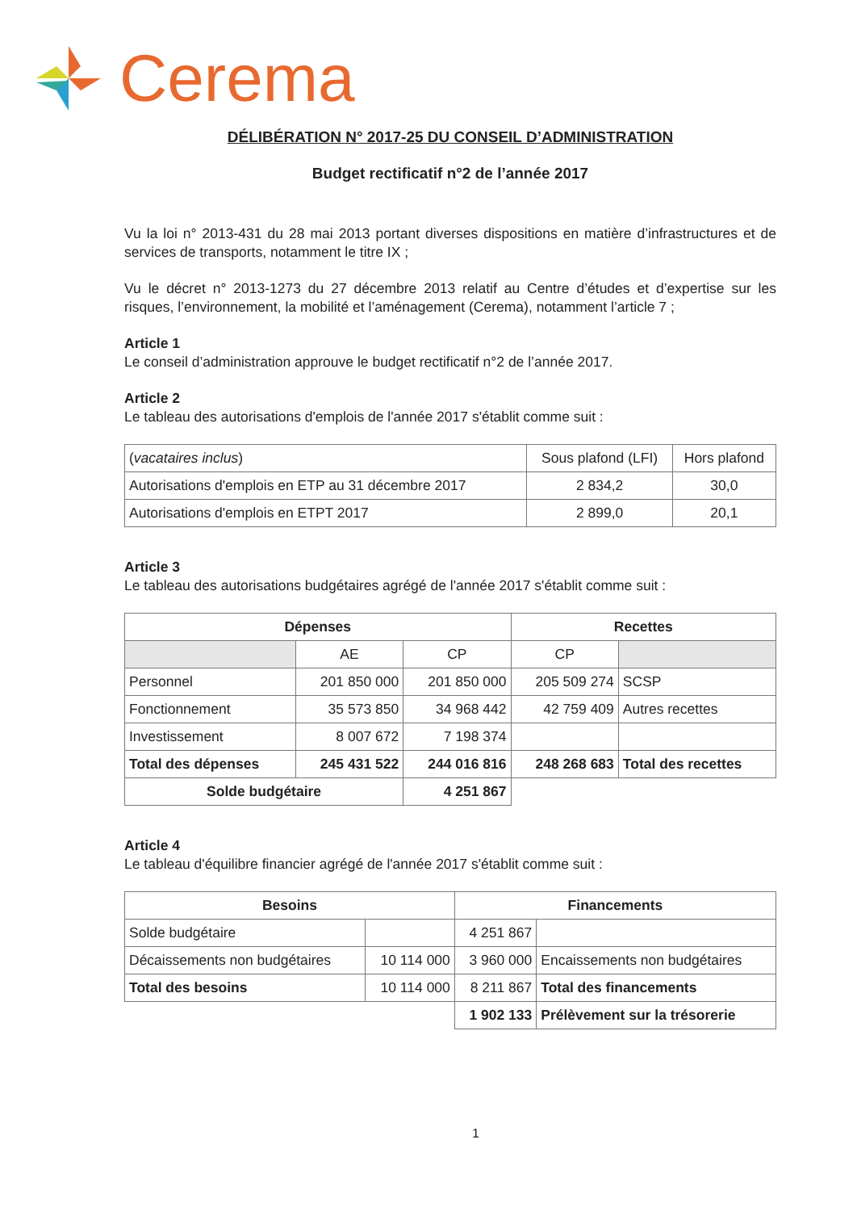Cerema
DÉLIBÉRATION N° 2017-25 DU CONSEIL D’ADMINISTRATION
Budget rectificatif n°2 de l’année 2017
Vu la loi n° 2013-431 du 28 mai 2013 portant diverses dispositions en matière d’infrastructures et de services de transports, notamment le titre IX ;
Vu le décret n° 2013-1273 du 27 décembre 2013 relatif au Centre d’études et d’expertise sur les risques, l’environnement, la mobilité et l’aménagement (Cerema), notamment l’article 7 ;
Article 1
Le conseil d’administration approuve le budget rectificatif n°2 de l’année 2017.
Article 2
Le tableau des autorisations d'emplois de l'année 2017 s'établit comme suit :
| ( vacataires inclus ) | Sous plafond (LFI) | Hors plafond |
| Autorisations d'emplois en ETP au 31 décembre 2017 | 2 834,2 | 30,0 |
| Autorisations d'emplois en ETPT 2017 | 2 899,0 | 20,1 |
Article 3
Le tableau des autorisations budgétaires agrégé de l'année 2017 s'établit comme suit :
| Dépenses | | | Recettes | |
| --- | --- | --- | --- | --- |
| | AE | CP | CP | |
| Personnel | 201 850 000 | 201 850 000 | 205 509 274 | SCSP |
| Fonctionnement | 35 573 850 | 34 968 442 | 42 759 409 | Autres recettes |
| Investissement | 8 007 672 | 7 198 374 | | |
| Total des dépenses | 245 431 522 | 244 016 816 | 248 268 683 | Total des recettes |
| Solde budgétaire | | 4 251 867 | | |
Article 4
Le tableau d'équilibre financier agrégé de l'année 2017 s'établit comme suit :
| Besoins | | Financements | |
| --- | --- | --- | --- |
| Solde budgétaire | | 4 251 867 | |
| Décaissements non budgétaires | 10 114 000 | 3 960 000 | Encaissements non budgétaires |
| Total des besoins | 10 114 000 | 8 211 867 | Total des financements |
| | | 1 902 133 | Prélèvement sur la trésorerie |
1